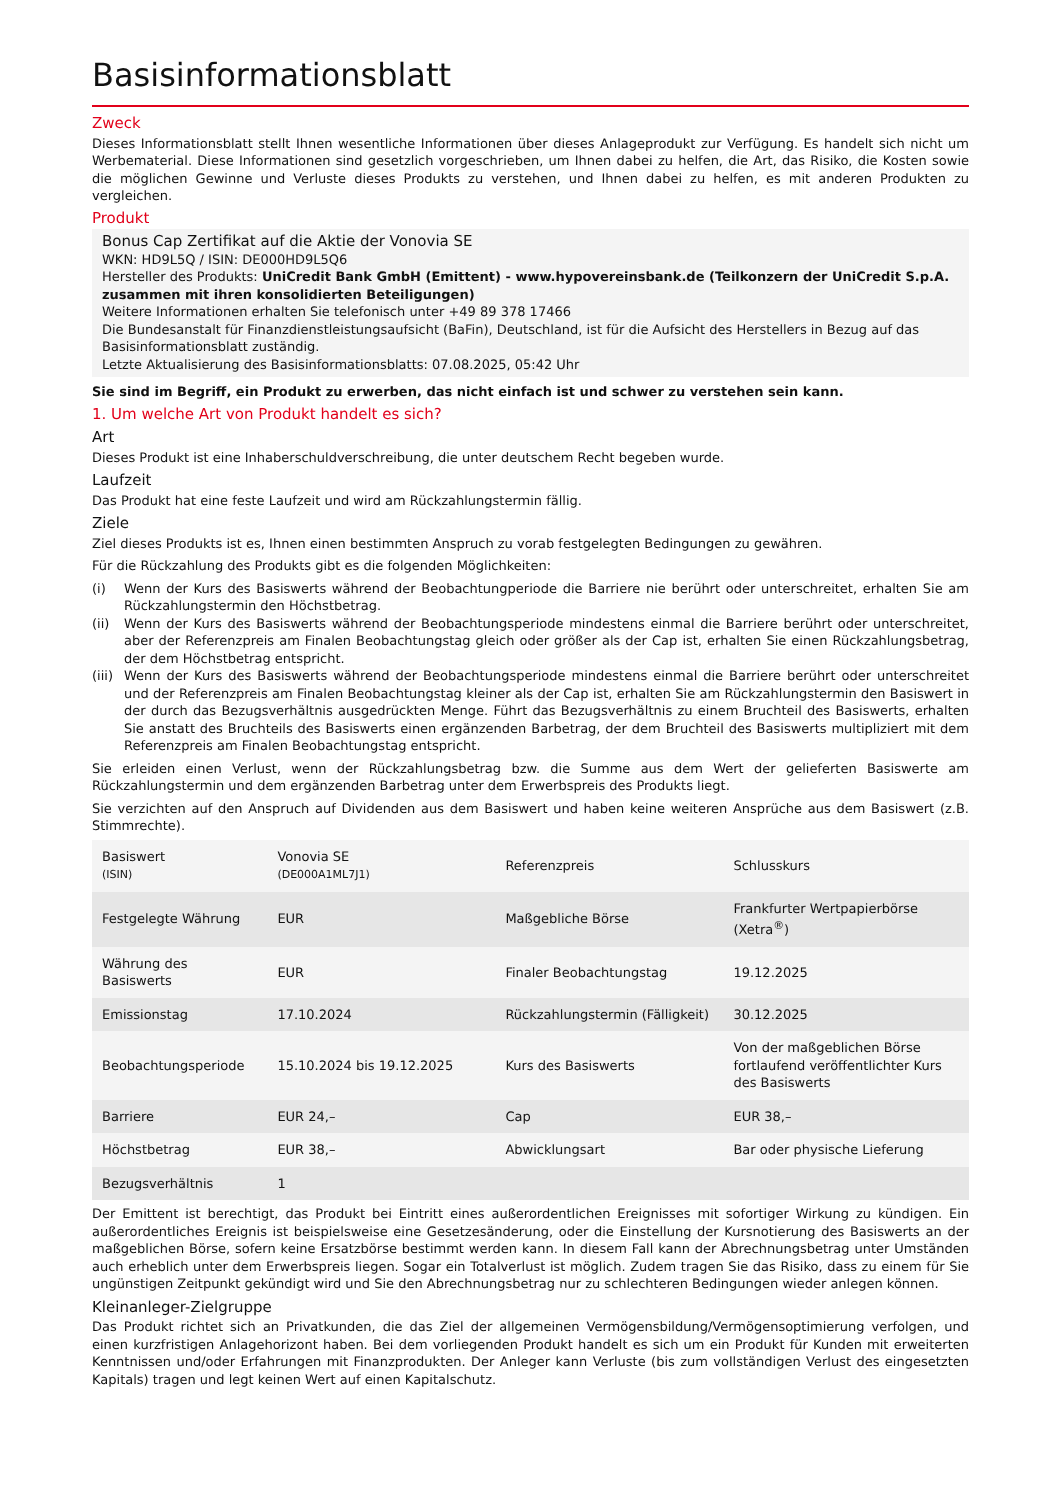Basisinformationsblatt
Zweck
Dieses Informationsblatt stellt Ihnen wesentliche Informationen über dieses Anlageprodukt zur Verfügung. Es handelt sich nicht um Werbematerial. Diese Informationen sind gesetzlich vorgeschrieben, um Ihnen dabei zu helfen, die Art, das Risiko, die Kosten sowie die möglichen Gewinne und Verluste dieses Produkts zu verstehen, und Ihnen dabei zu helfen, es mit anderen Produkten zu vergleichen.
Produkt
Bonus Cap Zertifikat auf die Aktie der Vonovia SE
WKN: HD9L5Q / ISIN: DE000HD9L5Q6
Hersteller des Produkts: UniCredit Bank GmbH (Emittent) - www.hypovereinsbank.de (Teilkonzern der UniCredit S.p.A. zusammen mit ihren konsolidierten Beteiligungen)
Weitere Informationen erhalten Sie telefonisch unter +49 89 378 17466
Die Bundesanstalt für Finanzdienstleistungsaufsicht (BaFin), Deutschland, ist für die Aufsicht des Herstellers in Bezug auf das Basisinformationsblatt zuständig.
Letzte Aktualisierung des Basisinformationsblatts: 07.08.2025, 05:42 Uhr
Sie sind im Begriff, ein Produkt zu erwerben, das nicht einfach ist und schwer zu verstehen sein kann.
1. Um welche Art von Produkt handelt es sich?
Art
Dieses Produkt ist eine Inhaberschuldverschreibung, die unter deutschem Recht begeben wurde.
Laufzeit
Das Produkt hat eine feste Laufzeit und wird am Rückzahlungstermin fällig.
Ziele
Ziel dieses Produkts ist es, Ihnen einen bestimmten Anspruch zu vorab festgelegten Bedingungen zu gewähren.
Für die Rückzahlung des Produkts gibt es die folgenden Möglichkeiten:
(i) Wenn der Kurs des Basiswerts während der Beobachtungperiode die Barriere nie berührt oder unterschreitet, erhalten Sie am Rückzahlungstermin den Höchstbetrag.
(ii) Wenn der Kurs des Basiswerts während der Beobachtungsperiode mindestens einmal die Barriere berührt oder unterschreitet, aber der Referenzpreis am Finalen Beobachtungstag gleich oder größer als der Cap ist, erhalten Sie einen Rückzahlungsbetrag, der dem Höchstbetrag entspricht.
(iii)
Wenn der Kurs des Basiswerts während der Beobachtungsperiode mindestens einmal die Barriere berührt oder unterschreitet und der Referenzpreis am Finalen Beobachtungstag kleiner als der Cap ist, erhalten Sie am Rückzahlungstermin den Basiswert in der durch das Bezugsverhältnis ausgedrückten Menge. Führt das Bezugsverhältnis zu einem Bruchteil des Basiswerts, erhalten Sie anstatt des Bruchteils des Basiswerts einen ergänzenden Barbetrag, der dem Bruchteil des Basiswerts multipliziert mit dem Referenzpreis am Finalen Beobachtungstag entspricht.
Sie erleiden einen Verlust, wenn der Rückzahlungsbetrag bzw. die Summe aus dem Wert der gelieferten Basiswerte am Rückzahlungstermin und dem ergänzenden Barbetrag unter dem Erwerbspreis des Produkts liegt.
Sie verzichten auf den Anspruch auf Dividenden aus dem Basiswert und haben keine weiteren Ansprüche aus dem Basiswert (z.B. Stimmrechte).
| Basiswert (ISIN) | Vonovia SE (DE000A1ML7J1) | Referenzpreis | Schlusskurs |
| Festgelegte Währung | EUR | Maßgebliche Börse | Frankfurter Wertpapierbörse (Xetra<sup>®</sup>) |
| Währung des Basiswerts | EUR | Finaler Beobachtungstag | 19.12.2025 |
| Emissionstag | 17.10.2024 | Rückzahlungstermin (Fälligkeit) | 30.12.2025 |
| Beobachtungsperiode | 15.10.2024 bis 19.12.2025 | Kurs des Basiswerts | Von der maßgeblichen Börse fortlaufend veröffentlichter Kurs des Basiswerts |
| Barriere | EUR 24,– | Cap | EUR 38,– |
| Höchstbetrag | EUR 38,– | Abwicklungsart | Bar oder physische Lieferung |
| Bezugsverhältnis | 1 | | |
Der Emittent ist berechtigt, das Produkt bei Eintritt eines außerordentlichen Ereignisses mit sofortiger Wirkung zu kündigen. Ein außerordentliches Ereignis ist beispielsweise eine Gesetzesänderung, oder die Einstellung der Kursnotierung des Basiswerts an der maßgeblichen Börse, sofern keine Ersatzbörse bestimmt werden kann. In diesem Fall kann der Abrechnungsbetrag unter Umständen auch erheblich unter dem Erwerbspreis liegen. Sogar ein Totalverlust ist möglich. Zudem tragen Sie das Risiko, dass zu einem für Sie ungünstigen Zeitpunkt gekündigt wird und Sie den Abrechnungsbetrag nur zu schlechteren Bedingungen wieder anlegen können.
Kleinanleger-Zielgruppe
Das Produkt richtet sich an Privatkunden, die das Ziel der allgemeinen Vermögensbildung/Vermögensoptimierung verfolgen, und einen kurzfristigen Anlagehorizont haben. Bei dem vorliegenden Produkt handelt es sich um ein Produkt für Kunden mit erweiterten Kenntnissen und/oder Erfahrungen mit Finanzprodukten. Der Anleger kann Verluste (bis zum vollständigen Verlust des eingesetzten Kapitals) tragen und legt keinen Wert auf einen Kapitalschutz.